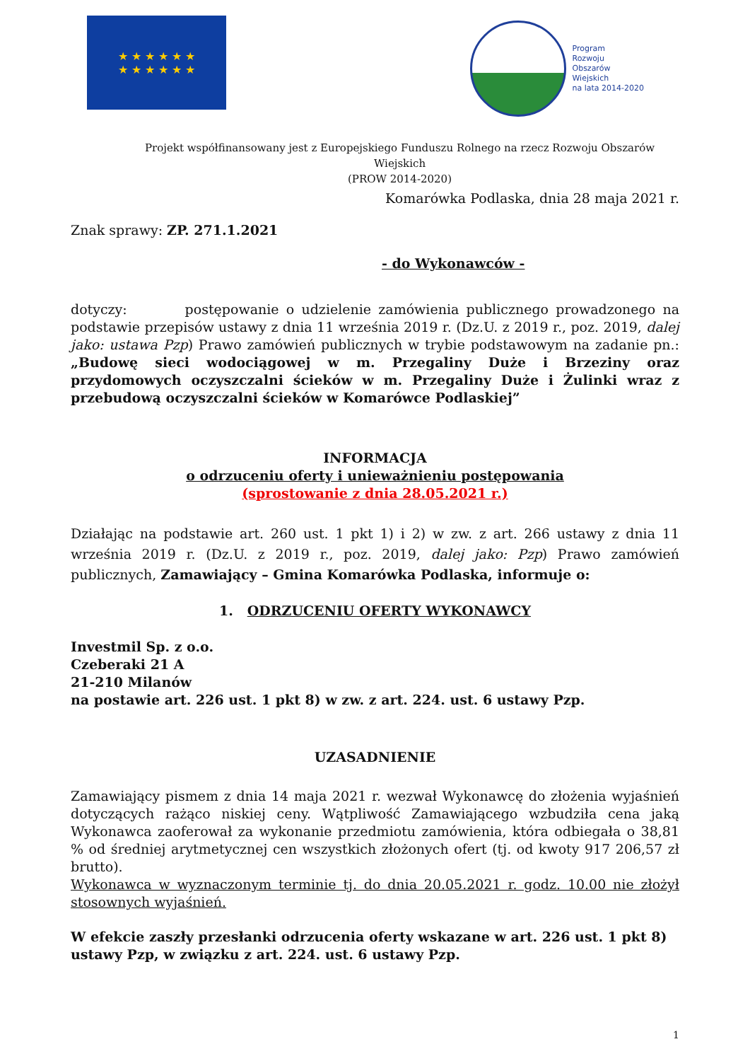★ ★ ★ ★ ★ ★
★ ★ ★ ★ ★ ★
Program
Rozwoju
Obszarów
Wiejskich
na lata 2014-2020
Projekt współfinansowany jest z Europejskiego Funduszu Rolnego na rzecz Rozwoju Obszarów Wiejskich
(PROW 2014-2020)
Komarówka Podlaska, dnia 28 maja 2021 r.
Znak sprawy: ZP. 271.1.2021
- do Wykonawców -
dotyczy: postępowanie o udzielenie zamówienia publicznego prowadzonego na podstawie przepisów ustawy z dnia 11 września 2019 r. (Dz.U. z 2019 r., poz. 2019, dalej jako: ustawa Pzp) Prawo zamówień publicznych w trybie podstawowym na zadanie pn.: „Budowę sieci wodociągowej w m. Przegaliny Duże i Brzeziny oraz przydomowych oczyszczalni ścieków w m. Przegaliny Duże i Żulinki wraz z przebudową oczyszczalni ścieków w Komarówce Podlaskiej”
INFORMACJA
o odrzuceniu oferty i unieważnieniu postępowania
(sprostowanie z dnia 28.05.2021 r.)
Działając na podstawie art. 260 ust. 1 pkt 1) i 2) w zw. z art. 266 ustawy z dnia 11 września 2019 r. (Dz.U. z 2019 r., poz. 2019, dalej jako: Pzp) Prawo zamówień publicznych, Zamawiający – Gmina Komarówka Podlaska, informuje o:
1. ODRZUCENIU OFERTY WYKONAWCY
Investmil Sp. z o.o.
Czeberaki 21 A
21-210 Milanów
na postawie art. 226 ust. 1 pkt 8) w zw. z art. 224. ust. 6 ustawy Pzp.
UZASADNIENIE
Zamawiający pismem z dnia 14 maja 2021 r. wezwał Wykonawcę do złożenia wyjaśnień dotyczących rażąco niskiej ceny. Wątpliwość Zamawiającego wzbudziła cena jaką Wykonawca zaoferował za wykonanie przedmiotu zamówienia, która odbiegała o 38,81 % od średniej arytmetycznej cen wszystkich złożonych ofert (tj. od kwoty 917 206,57 zł brutto).
Wykonawca w wyznaczonym terminie tj. do dnia 20.05.2021 r. godz. 10.00 nie złożył stosownych wyjaśnień.
W efekcie zaszły przesłanki odrzucenia oferty wskazane w art. 226 ust. 1 pkt 8) ustawy Pzp, w związku z art. 224. ust. 6 ustawy Pzp.
1